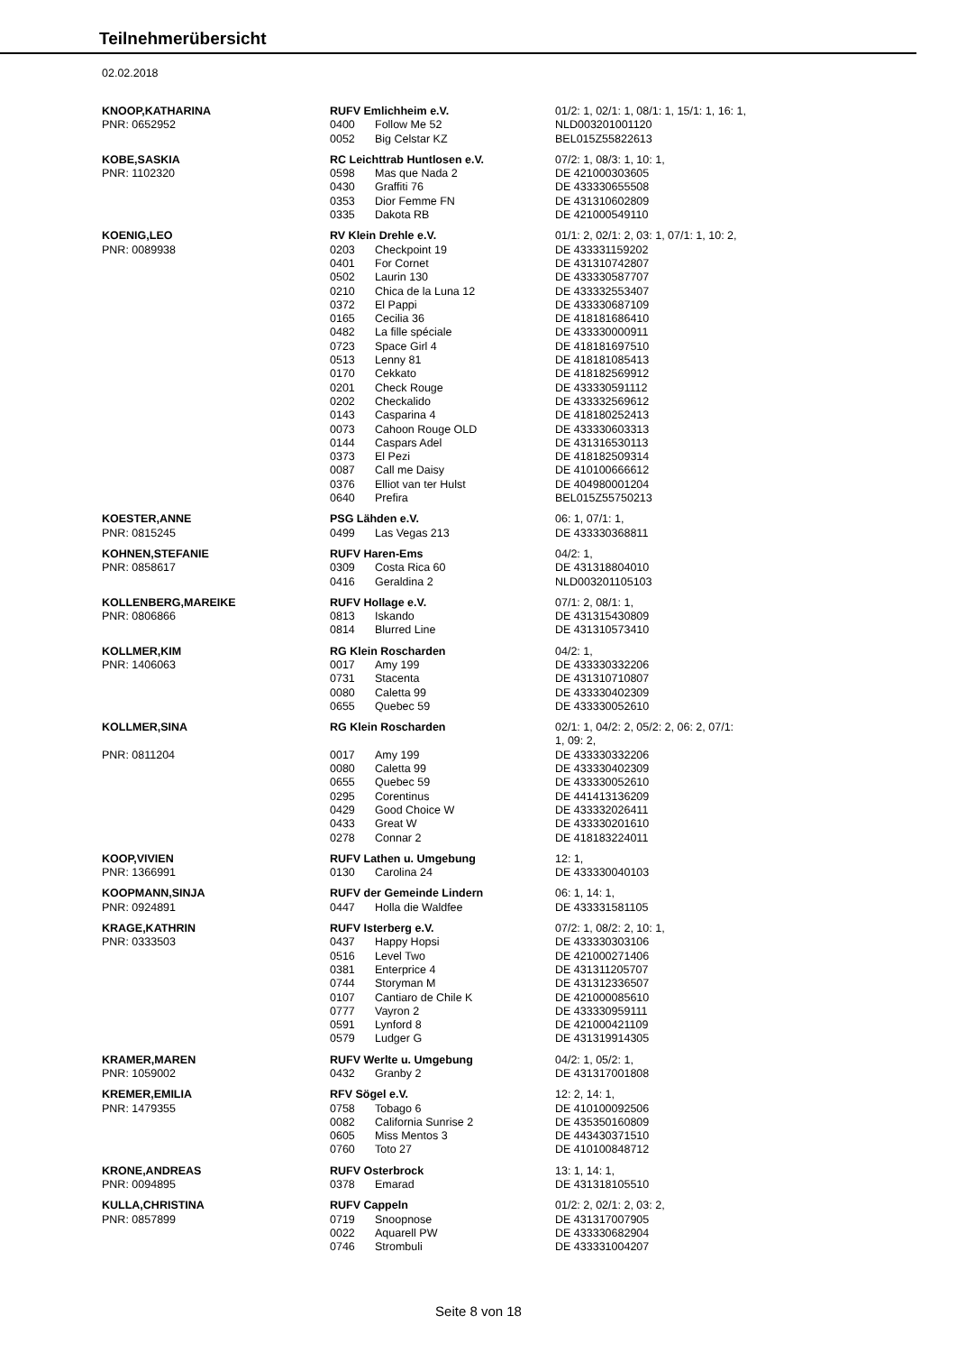Teilnehmerübersicht
02.02.2018
| KNOOP,KATHARINA | RUFV Emlichheim e.V. | | 01/2: 1, 02/1: 1, 08/1: 1, 15/1: 1, 16: 1, |
| PNR: 0652952 | 0400 | Follow Me 52 | NLD003201001120 |
| | 0052 | Big Celstar KZ | BEL015Z55822613 |
| KOBE,SASKIA | RC Leichttrab Huntlosen e.V. | | 07/2: 1, 08/3: 1, 10: 1, |
| PNR: 1102320 | 0598 | Mas que Nada 2 | DE 421000303605 |
| | 0430 | Graffiti 76 | DE 433330655508 |
| | 0353 | Dior Femme FN | DE 431310602809 |
| | 0335 | Dakota RB | DE 421000549110 |
| KOENIG,LEO | RV Klein Drehle e.V. | | 01/1: 2, 02/1: 2, 03: 1, 07/1: 1, 10: 2, |
| PNR: 0089938 | 0203 | Checkpoint 19 | DE 433331159202 |
| | 0401 | For Cornet | DE 431310742807 |
| | 0502 | Laurin 130 | DE 433330587707 |
| | 0210 | Chica de la Luna 12 | DE 433332553407 |
| | 0372 | El Pappi | DE 433330687109 |
| | 0165 | Cecilia 36 | DE 418181686410 |
| | 0482 | La fille spéciale | DE 433330000911 |
| | 0723 | Space Girl 4 | DE 418181697510 |
| | 0513 | Lenny 81 | DE 418181085413 |
| | 0170 | Cekkato | DE 418182569912 |
| | 0201 | Check Rouge | DE 433330591112 |
| | 0202 | Checkalido | DE 433332569612 |
| | 0143 | Casparina 4 | DE 418180252413 |
| | 0073 | Cahoon Rouge OLD | DE 433330603313 |
| | 0144 | Caspars Adel | DE 431316530113 |
| | 0373 | El Pezi | DE 418182509314 |
| | 0087 | Call me Daisy | DE 410100666612 |
| | 0376 | Elliot van ter Hulst | DE 404980001204 |
| | 0640 | Prefira | BEL015Z55750213 |
| KOESTER,ANNE | PSG Lähden e.V. | | 06: 1, 07/1: 1, |
| PNR: 0815245 | 0499 | Las Vegas 213 | DE 433330368811 |
| KOHNEN,STEFANIE | RUFV Haren-Ems | | 04/2: 1, |
| PNR: 0858617 | 0309 | Costa Rica 60 | DE 431318804010 |
| | 0416 | Geraldina 2 | NLD003201105103 |
| KOLLENBERG,MAREIKE | RUFV Hollage e.V. | | 07/1: 2, 08/1: 1, |
| PNR: 0806866 | 0813 | Iskando | DE 431315430809 |
| | 0814 | Blurred Line | DE 431310573410 |
| KOLLMER,KIM | RG Klein Roscharden | | 04/2: 1, |
| PNR: 1406063 | 0017 | Amy 199 | DE 433330332206 |
| | 0731 | Stacenta | DE 431310710807 |
| | 0080 | Caletta 99 | DE 433330402309 |
| | 0655 | Quebec 59 | DE 433330052610 |
| KOLLMER,SINA | RG Klein Roscharden | | 02/1: 1, 04/2: 2, 05/2: 2, 06: 2, 07/1: 1, 09: 2, |
| PNR: 0811204 | 0017 | Amy 199 | DE 433330332206 |
| | 0080 | Caletta 99 | DE 433330402309 |
| | 0655 | Quebec 59 | DE 433330052610 |
| | 0295 | Corentinus | DE 441413136209 |
| | 0429 | Good Choice W | DE 433332026411 |
| | 0433 | Great W | DE 433330201610 |
| | 0278 | Connar 2 | DE 418183224011 |
| KOOP,VIVIEN | RUFV Lathen u. Umgebung | | 12: 1, |
| PNR: 1366991 | 0130 | Carolina 24 | DE 433330040103 |
| KOOPMANN,SINJA | RUFV der Gemeinde Lindern | | 06: 1, 14: 1, |
| PNR: 0924891 | 0447 | Holla die Waldfee | DE 433331581105 |
| KRAGE,KATHRIN | RUFV Isterberg e.V. | | 07/2: 1, 08/2: 2, 10: 1, |
| PNR: 0333503 | 0437 | Happy Hopsi | DE 433330303106 |
| | 0516 | Level Two | DE 421000271406 |
| | 0381 | Enterprice 4 | DE 431311205707 |
| | 0744 | Storyman M | DE 431312336507 |
| | 0107 | Cantiaro de Chile K | DE 421000085610 |
| | 0777 | Vayron 2 | DE 433330959111 |
| | 0591 | Lynford 8 | DE 421000421109 |
| | 0579 | Ludger G | DE 431319914305 |
| KRAMER,MAREN | RUFV Werlte u. Umgebung | | 04/2: 1, 05/2: 1, |
| PNR: 1059002 | 0432 | Granby 2 | DE 431317001808 |
| KREMER,EMILIA | RFV Sögel e.V. | | 12: 2, 14: 1, |
| PNR: 1479355 | 0758 | Tobago 6 | DE 410100092506 |
| | 0082 | California Sunrise 2 | DE 435350160809 |
| | 0605 | Miss Mentos 3 | DE 443430371510 |
| | 0760 | Toto 27 | DE 410100848712 |
| KRONE,ANDREAS | RUFV Osterbrock | | 13: 1, 14: 1, |
| PNR: 0094895 | 0378 | Emarad | DE 431318105510 |
| KULLA,CHRISTINA | RUFV Cappeln | | 01/2: 2, 02/1: 2, 03: 2, |
| PNR: 0857899 | 0719 | Snoopnose | DE 431317007905 |
| | 0022 | Aquarell PW | DE 433330682904 |
| | 0746 | Strombuli | DE 433331004207 |
Seite 8 von 18